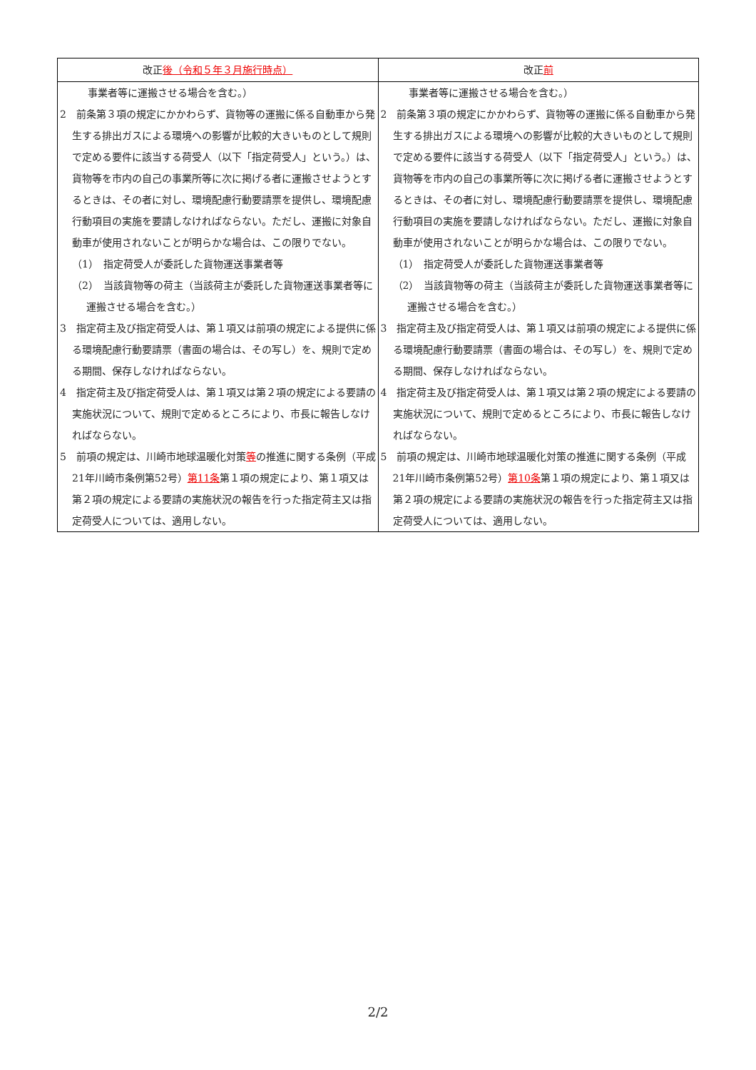| 改正 後（令和５年３月施行時点） | 改正 前 |
| --- | --- |
| 事業者等に運搬させる場合を含む。） 2 前条第３項の規定にかかわらず、貨物等の運搬に係る自動車から発生する排出ガスによる環境への影響が比較的大きいものとして規則で定める要件に該当する荷受人（以下「指定荷受人」という。）は、貨物等を市内の自己の事業所等に次に掲げる者に運搬させようとするときは、その者に対し、環境配慮行動要請票を提供し、環境配慮行動項目の実施を要請しなければならない。ただし、運搬に対象自動車が使用されないことが明らかな場合は、この限りでない。 （1） 指定荷受人が委託した貨物運送事業者等 （2） 当該貨物等の荷主（当該荷主が委託した貨物運送事業者等に運搬させる場合を含む。） 3 指定荷主及び指定荷受人は、第１項又は前項の規定による提供に係る環境配慮行動要請票（書面の場合は、その写し）を、規則で定める期間、保存しなければならない。 4 指定荷主及び指定荷受人は、第１項又は第２項の規定による要請の実施状況について、規則で定めるところにより、市長に報告しなければならない。 5 前項の規定は、川崎市地球温暖化対策 等 の推進に関する条例（平成21年川崎市条例第52号） 第11条 第１項の規定により、第１項又は第２項の規定による要請の実施状況の報告を行った指定荷主又は指定荷受人については、適用しない。 | 事業者等に運搬させる場合を含む。） 2 前条第３項の規定にかかわらず、貨物等の運搬に係る自動車から発生する排出ガスによる環境への影響が比較的大きいものとして規則で定める要件に該当する荷受人（以下「指定荷受人」という。）は、貨物等を市内の自己の事業所等に次に掲げる者に運搬させようとするときは、その者に対し、環境配慮行動要請票を提供し、環境配慮行動項目の実施を要請しなければならない。ただし、運搬に対象自動車が使用されないことが明らかな場合は、この限りでない。 （1） 指定荷受人が委託した貨物運送事業者等 （2） 当該貨物等の荷主（当該荷主が委託した貨物運送事業者等に運搬させる場合を含む。） 3 指定荷主及び指定荷受人は、第１項又は前項の規定による提供に係る環境配慮行動要請票（書面の場合は、その写し）を、規則で定める期間、保存しなければならない。 4 指定荷主及び指定荷受人は、第１項又は第２項の規定による要請の実施状況について、規則で定めるところにより、市長に報告しなければならない。 5 前項の規定は、川崎市地球温暖化対策の推進に関する条例（平成21年川崎市条例第52号） 第10条 第１項の規定により、第１項又は第２項の規定による要請の実施状況の報告を行った指定荷主又は指定荷受人については、適用しない。 |
2/2